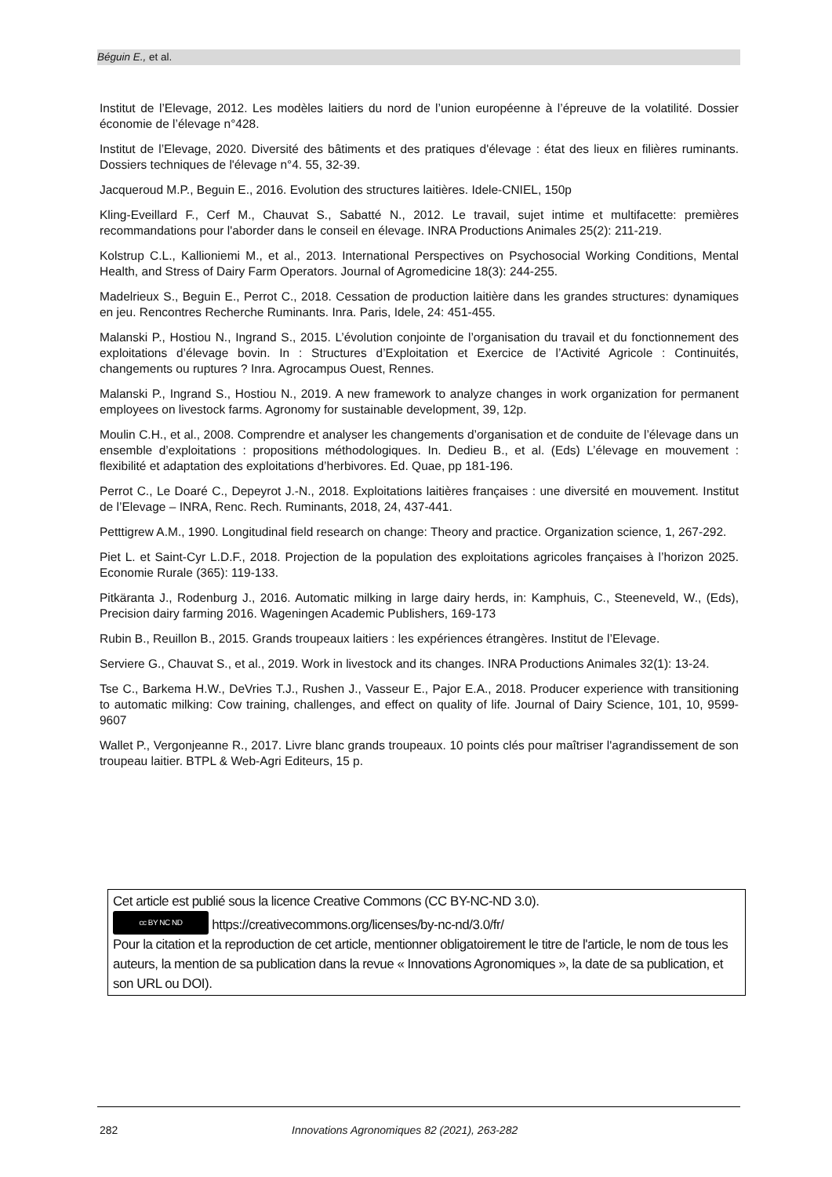Béguin E., et al.
Institut de l’Elevage, 2012. Les modèles laitiers du nord de l’union européenne à l’épreuve de la volatilité. Dossier économie de l’élevage n°428.
Institut de l’Elevage, 2020. Diversité des bâtiments et des pratiques d'élevage : état des lieux en filières ruminants. Dossiers techniques de l'élevage n°4. 55, 32-39.
Jacqueroud M.P., Beguin E., 2016. Evolution des structures laitières. Idele-CNIEL, 150p
Kling-Eveillard F., Cerf M., Chauvat S., Sabatté N., 2012. Le travail, sujet intime et multifacette: premières recommandations pour l'aborder dans le conseil en élevage. INRA Productions Animales 25(2): 211-219.
Kolstrup C.L., Kallioniemi M., et al., 2013. International Perspectives on Psychosocial Working Conditions, Mental Health, and Stress of Dairy Farm Operators. Journal of Agromedicine 18(3): 244-255.
Madelrieux S., Beguin E., Perrot C., 2018. Cessation de production laitière dans les grandes structures: dynamiques en jeu. Rencontres Recherche Ruminants. Inra. Paris, Idele, 24: 451-455.
Malanski P., Hostiou N., Ingrand S., 2015. L’évolution conjointe de l’organisation du travail et du fonctionnement des exploitations d’élevage bovin. In : Structures d’Exploitation et Exercice de l’Activité Agricole : Continuités, changements ou ruptures ? Inra. Agrocampus Ouest, Rennes.
Malanski P., Ingrand S., Hostiou N., 2019. A new framework to analyze changes in work organization for permanent employees on livestock farms. Agronomy for sustainable development, 39, 12p.
Moulin C.H., et al., 2008. Comprendre et analyser les changements d’organisation et de conduite de l’élevage dans un ensemble d’exploitations : propositions méthodologiques. In. Dedieu B., et al. (Eds) L’élevage en mouvement : flexibilité et adaptation des exploitations d’herbivores. Ed. Quae, pp 181-196.
Perrot C., Le Doaré C., Depeyrot J.-N., 2018. Exploitations laitières françaises : une diversité en mouvement. Institut de l’Elevage – INRA, Renc. Rech. Ruminants, 2018, 24, 437-441.
Petttigrew A.M., 1990. Longitudinal field research on change: Theory and practice. Organization science, 1, 267-292.
Piet L. et Saint-Cyr L.D.F., 2018. Projection de la population des exploitations agricoles françaises à l’horizon 2025. Economie Rurale (365): 119-133.
Pitkäranta J., Rodenburg J., 2016. Automatic milking in large dairy herds, in: Kamphuis, C., Steeneveld, W., (Eds), Precision dairy farming 2016. Wageningen Academic Publishers, 169-173
Rubin B., Reuillon B., 2015. Grands troupeaux laitiers : les expériences étrangères. Institut de l’Elevage.
Serviere G., Chauvat S., et al., 2019. Work in livestock and its changes. INRA Productions Animales 32(1): 13-24.
Tse C., Barkema H.W., DeVries T.J., Rushen J., Vasseur E., Pajor E.A., 2018. Producer experience with transitioning to automatic milking: Cow training, challenges, and effect on quality of life. Journal of Dairy Science, 101, 10, 9599-9607
Wallet P., Vergonjeanne R., 2017. Livre blanc grands troupeaux. 10 points clés pour maîtriser l'agrandissement de son troupeau laitier. BTPL & Web-Agri Editeurs, 15 p.
Cet article est publié sous la licence Creative Commons (CC BY-NC-ND 3.0).
cc BY NC ND https://creativecommons.org/licenses/by-nc-nd/3.0/fr/
Pour la citation et la reproduction de cet article, mentionner obligatoirement le titre de l'article, le nom de tous les auteurs, la mention de sa publication dans la revue « Innovations Agronomiques », la date de sa publication, et son URL ou DOI).
282 Innovations Agronomiques 82 (2021), 263-282